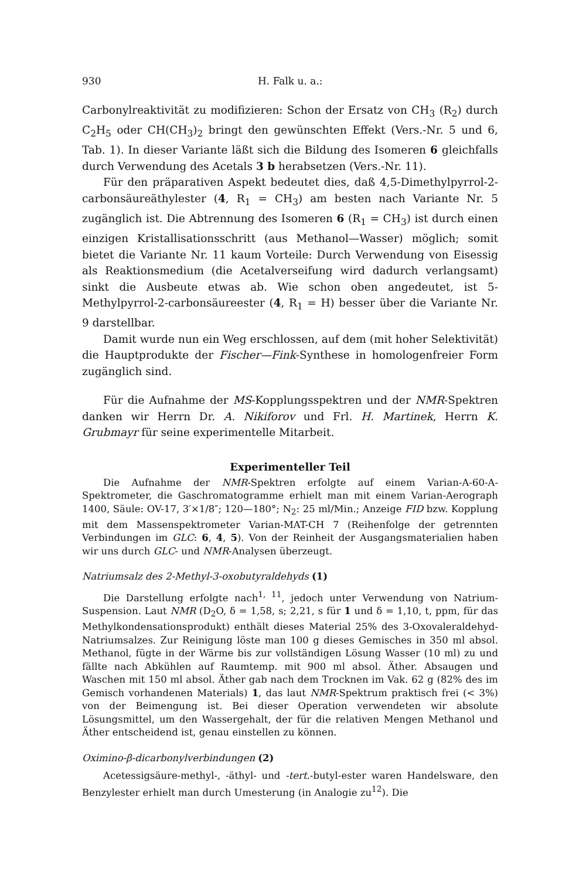930 H. Falk u. a.:
Carbonylreaktivität zu modifizieren: Schon der Ersatz von CH<sub>3</sub> (R<sub>2</sub>) durch C<sub>2</sub>H<sub>5</sub> oder CH(CH<sub>3</sub>)<sub>2</sub> bringt den gewünschten Effekt (Vers.-Nr. 5 und 6, Tab. 1). In dieser Variante läßt sich die Bildung des Isomeren 6 gleichfalls durch Verwendung des Acetals 3 b herabsetzen (Vers.-Nr. 11).
Für den präparativen Aspekt bedeutet dies, daß 4,5-Dimethylpyrrol-2-carbonsäureäthylester (4, R<sub>1</sub> = CH<sub>3</sub>) am besten nach Variante Nr. 5 zugänglich ist. Die Abtrennung des Isomeren 6 (R<sub>1</sub> = CH<sub>3</sub>) ist durch einen einzigen Kristallisationsschritt (aus Methanol—Wasser) möglich; somit bietet die Variante Nr. 11 kaum Vorteile: Durch Verwendung von Eisessig als Reaktionsmedium (die Acetalverseifung wird dadurch verlangsamt) sinkt die Ausbeute etwas ab. Wie schon oben angedeutet, ist 5-Methylpyrrol-2-carbonsäureester (4, R<sub>1</sub> = H) besser über die Variante Nr. 9 darstellbar.
Damit wurde nun ein Weg erschlossen, auf dem (mit hoher Selektivität) die Hauptprodukte der Fischer—Fink-Synthese in homologenfreier Form zugänglich sind.
Für die Aufnahme der MS-Kopplungsspektren und der NMR-Spektren danken wir Herrn Dr. A. Nikiforov und Frl. H. Martinek, Herrn K. Grubmayr für seine experimentelle Mitarbeit.
Experimenteller Teil
Die Aufnahme der NMR-Spektren erfolgte auf einem Varian-A-60-A-Spektrometer, die Gaschromatogramme erhielt man mit einem Varian-Aerograph 1400, Säule: OV-17, 3′×1/8″; 120—180°; N<sub>2</sub>: 25 ml/Min.; Anzeige FID bzw. Kopplung mit dem Massenspektrometer Varian-MAT-CH 7 (Reihenfolge der getrennten Verbindungen im GLC: 6, 4, 5). Von der Reinheit der Ausgangsmaterialien haben wir uns durch GLC- und NMR-Analysen überzeugt.
Natriumsalz des 2-Methyl-3-oxobutyraldehyds (1)
Die Darstellung erfolgte nach<sup>1, 11</sup>, jedoch unter Verwendung von Natrium-Suspension. Laut NMR (D<sub>2</sub>O, δ = 1,58, s; 2,21, s für 1 und δ = 1,10, t, ppm, für das Methylkondensationsprodukt) enthält dieses Material 25% des 3-Oxovaleraldehyd-Natriumsalzes. Zur Reinigung löste man 100 g dieses Gemisches in 350 ml absol. Methanol, fügte in der Wärme bis zur vollständigen Lösung Wasser (10 ml) zu und fällte nach Abkühlen auf Raumtemp. mit 900 ml absol. Äther. Absaugen und Waschen mit 150 ml absol. Äther gab nach dem Trocknen im Vak. 62 g (82% des im Gemisch vorhandenen Materials) 1, das laut NMR-Spektrum praktisch frei (< 3%) von der Beimengung ist. Bei dieser Operation verwendeten wir absolute Lösungsmittel, um den Wassergehalt, der für die relativen Mengen Methanol und Äther entscheidend ist, genau einstellen zu können.
Oximino-β-dicarbonylverbindungen (2)
Acetessigsäure-methyl-, -äthyl- und -tert.-butyl-ester waren Handelsware, den Benzylester erhielt man durch Umesterung (in Analogie zu<sup>12</sup>). Die